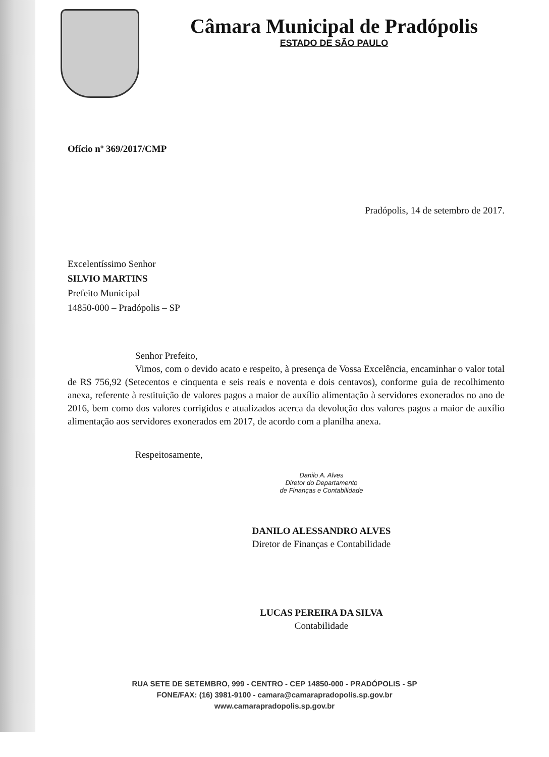Câmara Municipal de Pradópolis
ESTADO DE SÃO PAULO
Ofício nº 369/2017/CMP
Pradópolis, 14 de setembro de 2017.
Excelentíssimo Senhor
SILVIO MARTINS
Prefeito Municipal
14850-000 – Pradópolis – SP
Senhor Prefeito,
Vimos, com o devido acato e respeito, à presença de Vossa Excelência, encaminhar o valor total de R$ 756,92 (Setecentos e cinquenta e seis reais e noventa e dois centavos), conforme guia de recolhimento anexa, referente à restituição de valores pagos a maior de auxílio alimentação à servidores exonerados no ano de 2016, bem como dos valores corrigidos e atualizados acerca da devolução dos valores pagos a maior de auxílio alimentação aos servidores exonerados em 2017, de acordo com a planilha anexa.
Respeitosamente,
Danilo A. Alves
Diretor do Departamento
de Finanças e Contabilidade
DANILO ALESSANDRO ALVES
Diretor de Finanças e Contabilidade
LUCAS PEREIRA DA SILVA
Contabilidade
RUA SETE DE SETEMBRO, 999 - CENTRO - CEP 14850-000 - PRADÓPOLIS - SP
FONE/FAX: (16) 3981-9100 - camara@camarapradopolis.sp.gov.br
www.camarapradopolis.sp.gov.br